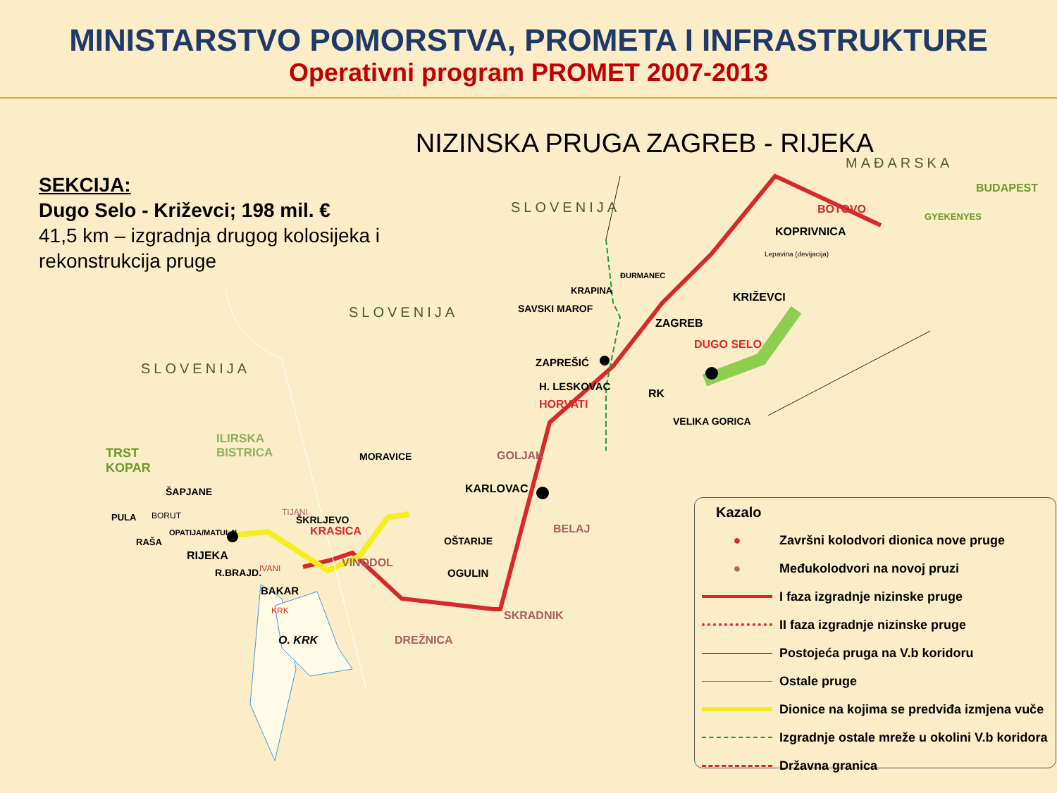MINISTARSTVO POMORSTVA, PROMETA I INFRASTRUKTURE
Operativni program PROMET 2007-2013
NIZINSKA PRUGA ZAGREB - RIJEKA
SEKCIJA:
Dugo Selo - Križevci; 198 mil. €
41,5 km – izgradnja drugog kolosijeka i
rekonstrukcija pruge
MAĐARSKA
SLOVENIJA
SLOVENIJA
SLOVENIJA
BUDAPEST
GYEKENYES
BOTOVO
KOPRIVNICA
KRIŽEVCI
DUGO SELO
ZAGREB
RK
VELIKA GORICA
ZAPREŠIĆ
H. LESKOVAC
HORVATI
SAVSKI MAROF
KRAPINA
ĐURMANEC
GOLJAK
KARLOVAC
BELAJ
SKRADNIK
OGULIN
OŠTARIJE
MORAVICE
DREŽNICA
VINODOL
KRASICA
ŠKRLJEVO
TIJANI
BAKAR
IVANI
KRK
O. KRK
R.BRAJD.
RIJEKA
OPATIJA/MATULJI
ŠAPJANE
ILIRSKA
BISTRICA
TRST
KOPAR
BORUT
PULA
RAŠA
Lepavina (devijacija)
Kazalo
● Završni kolodvori dionica nove pruge
● Međukolodvori na novoj pruzi
I faza izgradnje nizinske pruge
II faza izgradnje nizinske pruge
Postojeća pruga na V.b koridoru
Ostale pruge
Dionice na kojima se predviđa izmjena vuče
Izgradnje ostale mreže u okolini V.b koridora
Državna granica